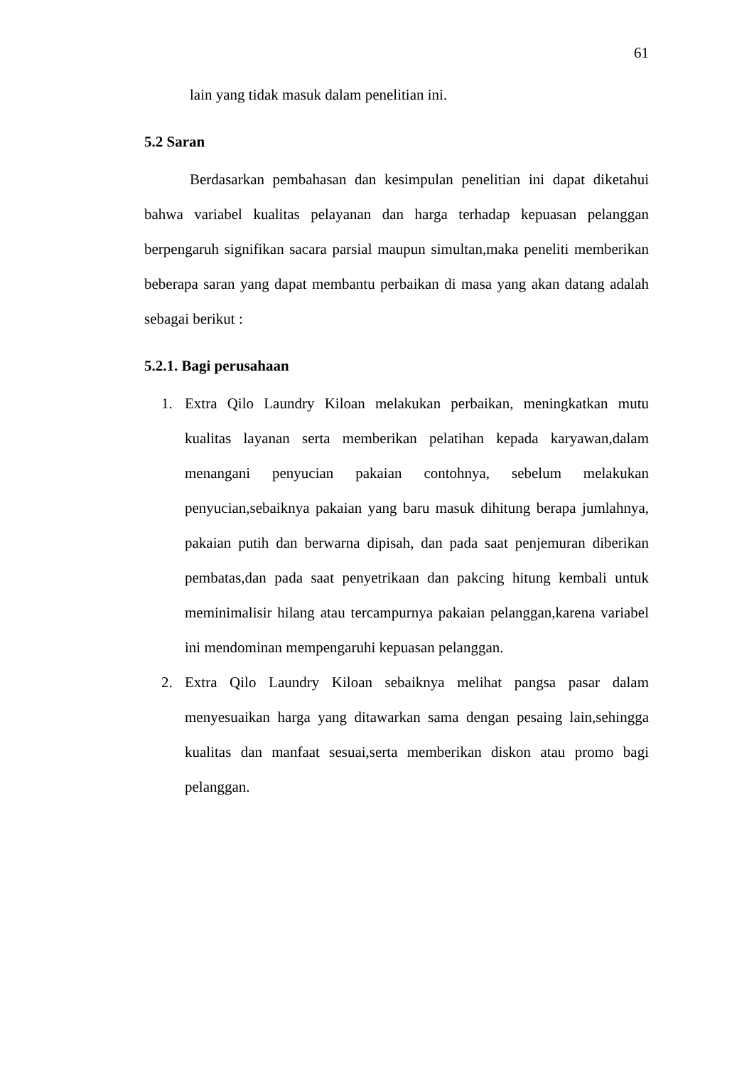61
lain yang tidak masuk dalam penelitian ini.
5.2 Saran
Berdasarkan pembahasan dan kesimpulan penelitian ini dapat diketahui bahwa variabel kualitas pelayanan dan harga terhadap kepuasan pelanggan berpengaruh signifikan sacara parsial maupun simultan,maka peneliti memberikan beberapa saran yang dapat membantu perbaikan di masa yang akan datang adalah sebagai berikut :
5.2.1. Bagi perusahaan
1. Extra Qilo Laundry Kiloan melakukan perbaikan, meningkatkan mutu kualitas layanan serta memberikan pelatihan kepada karyawan,dalam menangani penyucian pakaian contohnya, sebelum melakukan penyucian,sebaiknya pakaian yang baru masuk dihitung berapa jumlahnya, pakaian putih dan berwarna dipisah, dan pada saat penjemuran diberikan pembatas,dan pada saat penyetrikaan dan pakcing hitung kembali untuk meminimalisir hilang atau tercampurnya pakaian pelanggan,karena variabel ini mendominan mempengaruhi kepuasan pelanggan.
2. Extra Qilo Laundry Kiloan sebaiknya melihat pangsa pasar dalam menyesuaikan harga yang ditawarkan sama dengan pesaing lain,sehingga kualitas dan manfaat sesuai,serta memberikan diskon atau promo bagi pelanggan.